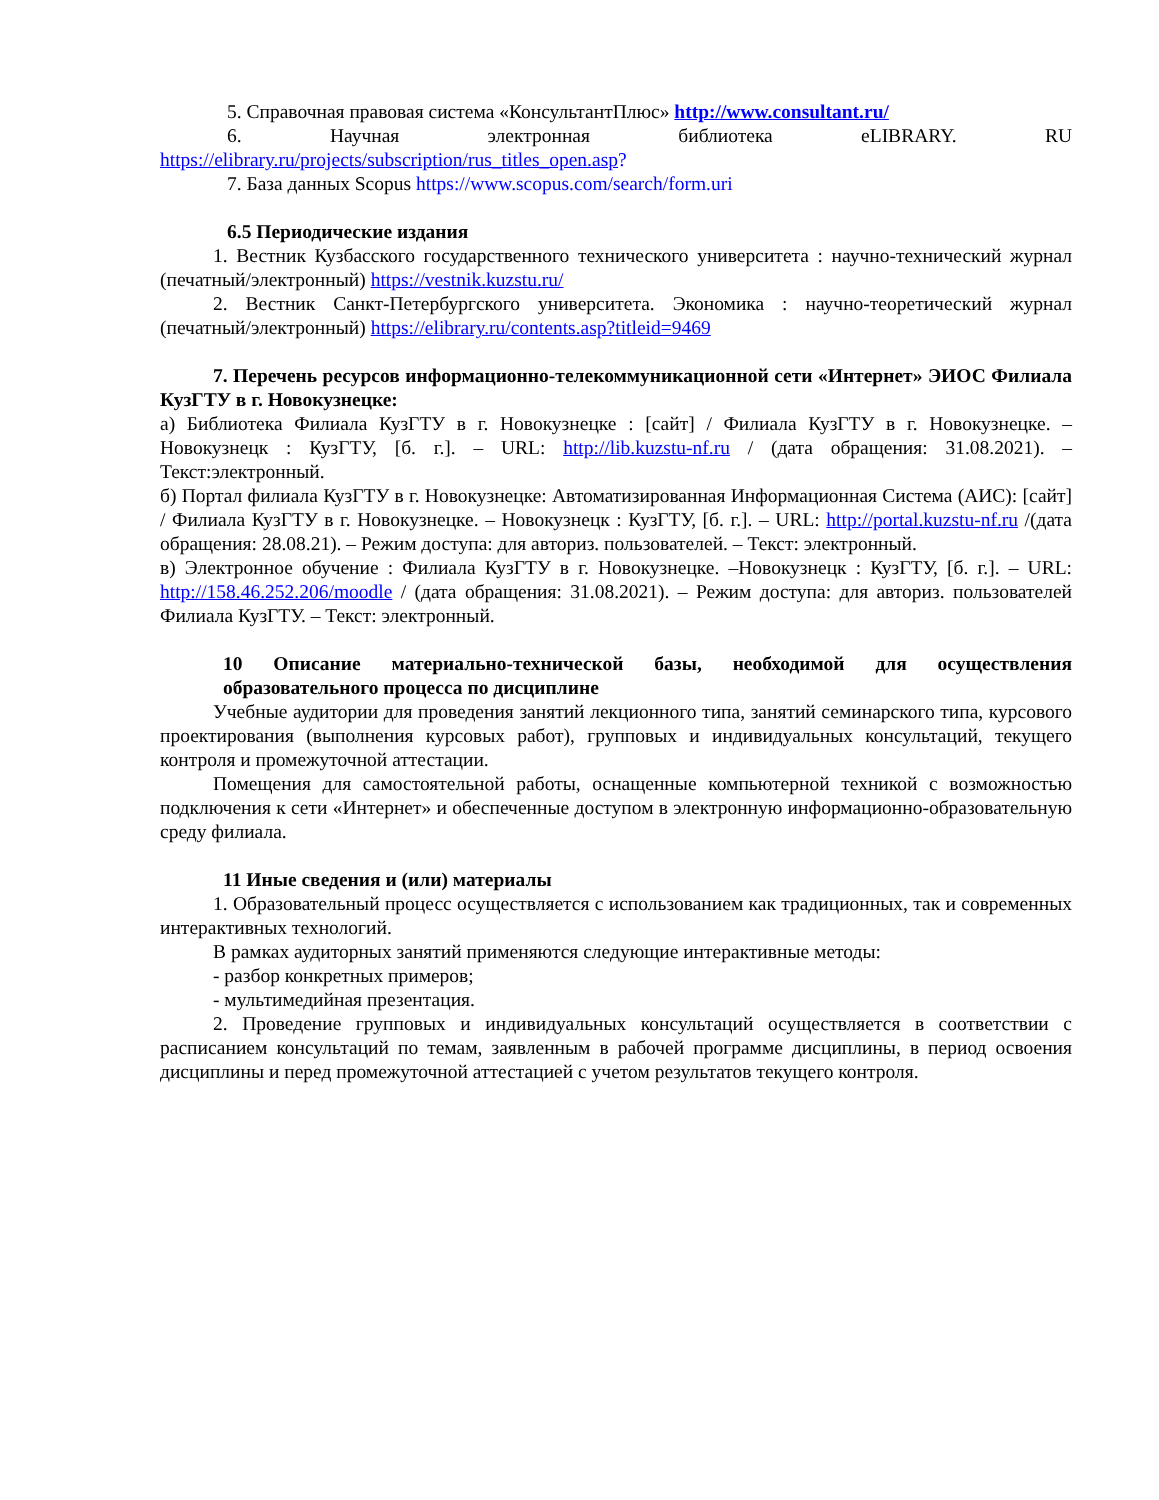5. Справочная правовая система «КонсультантПлюс» http://www.consultant.ru/
6. Научная электронная библиотека eLIBRARY. RU
https://elibrary.ru/projects/subscription/rus_titles_open.asp?
7. База данных Scopus https://www.scopus.com/search/form.uri
6.5 Периодические издания
1. Вестник Кузбасского государственного технического университета : научно-технический журнал (печатный/электронный) https://vestnik.kuzstu.ru/
2. Вестник Санкт-Петербургского университета. Экономика : научно-теоретический журнал (печатный/электронный) https://elibrary.ru/contents.asp?titleid=9469
7. Перечень ресурсов информационно-телекоммуникационной сети «Интернет» ЭИОС Филиала КузГТУ в г. Новокузнецке:
а) Библиотека Филиала КузГТУ в г. Новокузнецке : [сайт] / Филиала КузГТУ в г. Новокузнецке. – Новокузнецк : КузГТУ, [б. г.]. – URL: http://lib.kuzstu-nf.ru / (дата обращения: 31.08.2021). – Текст:электронный.
б) Портал филиала КузГТУ в г. Новокузнецке: Автоматизированная Информационная Система (АИС): [сайт] / Филиала КузГТУ в г. Новокузнецке. – Новокузнецк : КузГТУ, [б. г.]. – URL: http://portal.kuzstu-nf.ru /(дата обращения: 28.08.21). – Режим доступа: для авториз. пользователей. – Текст: электронный.
в) Электронное обучение : Филиала КузГТУ в г. Новокузнецке. –Новокузнецк : КузГТУ, [б. г.]. – URL: http://158.46.252.206/moodle / (дата обращения: 31.08.2021). – Режим доступа: для авториз. пользователей Филиала КузГТУ. – Текст: электронный.
10 Описание материально-технической базы, необходимой для осуществления образовательного процесса по дисциплине
Учебные аудитории для проведения занятий лекционного типа, занятий семинарского типа, курсового проектирования (выполнения курсовых работ), групповых и индивидуальных консультаций, текущего контроля и промежуточной аттестации.
Помещения для самостоятельной работы, оснащенные компьютерной техникой с возможностью подключения к сети «Интернет» и обеспеченные доступом в электронную информационно-образовательную среду филиала.
11 Иные сведения и (или) материалы
1. Образовательный процесс осуществляется с использованием как традиционных, так и современных интерактивных технологий.
В рамках аудиторных занятий применяются следующие интерактивные методы:
- разбор конкретных примеров;
- мультимедийная презентация.
2. Проведение групповых и индивидуальных консультаций осуществляется в соответствии с расписанием консультаций по темам, заявленным в рабочей программе дисциплины, в период освоения дисциплины и перед промежуточной аттестацией с учетом результатов текущего контроля.